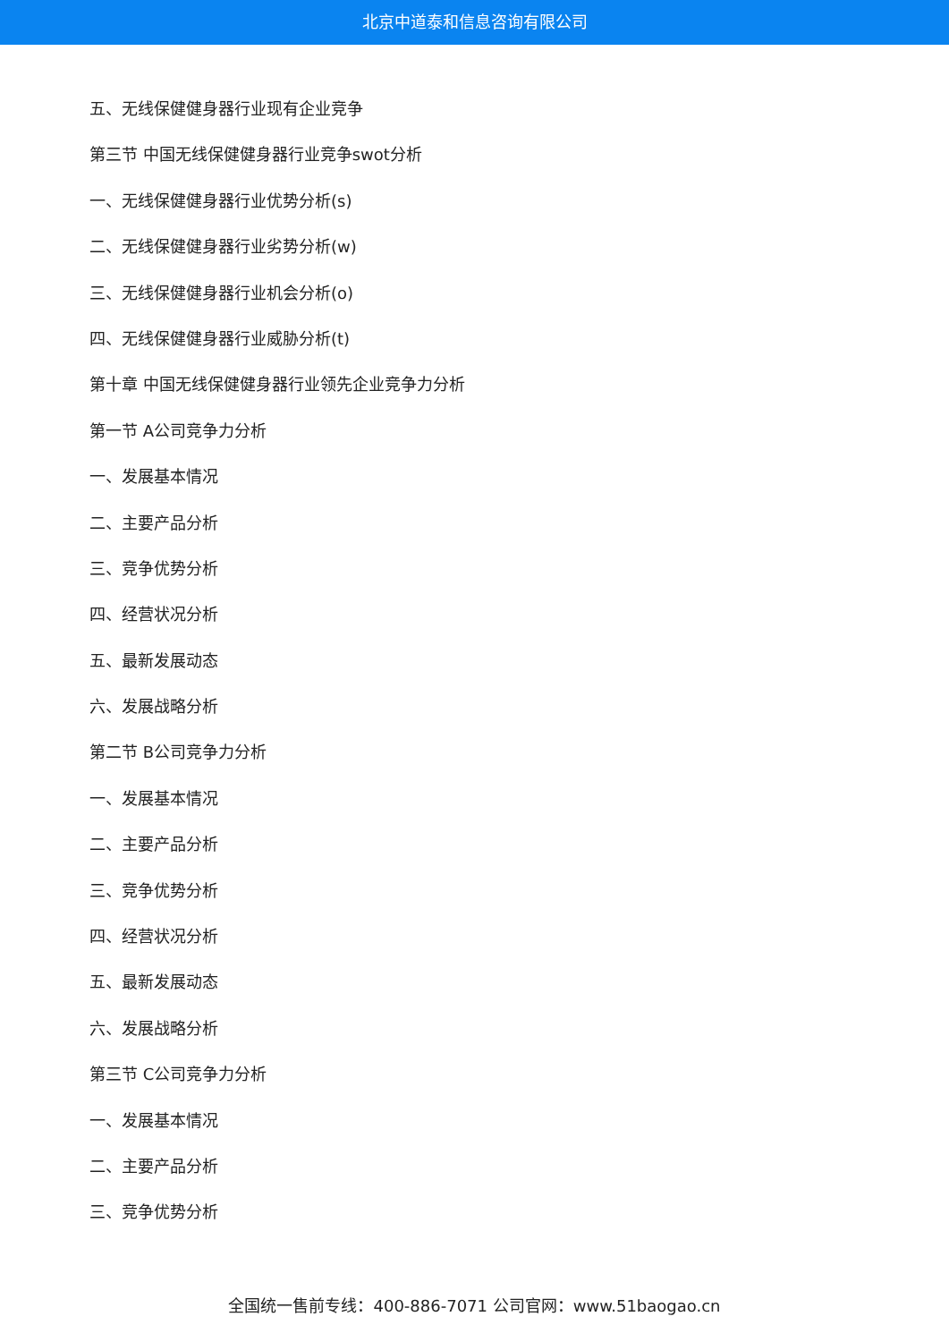北京中道泰和信息咨询有限公司
五、无线保健健身器行业现有企业竞争
第三节 中国无线保健健身器行业竞争swot分析
一、无线保健健身器行业优势分析(s)
二、无线保健健身器行业劣势分析(w)
三、无线保健健身器行业机会分析(o)
四、无线保健健身器行业威胁分析(t)
第十章 中国无线保健健身器行业领先企业竞争力分析
第一节 A公司竞争力分析
一、发展基本情况
二、主要产品分析
三、竞争优势分析
四、经营状况分析
五、最新发展动态
六、发展战略分析
第二节 B公司竞争力分析
一、发展基本情况
二、主要产品分析
三、竞争优势分析
四、经营状况分析
五、最新发展动态
六、发展战略分析
第三节 C公司竞争力分析
一、发展基本情况
二、主要产品分析
三、竞争优势分析
全国统一售前专线：400-886-7071 公司官网：www.51baogao.cn